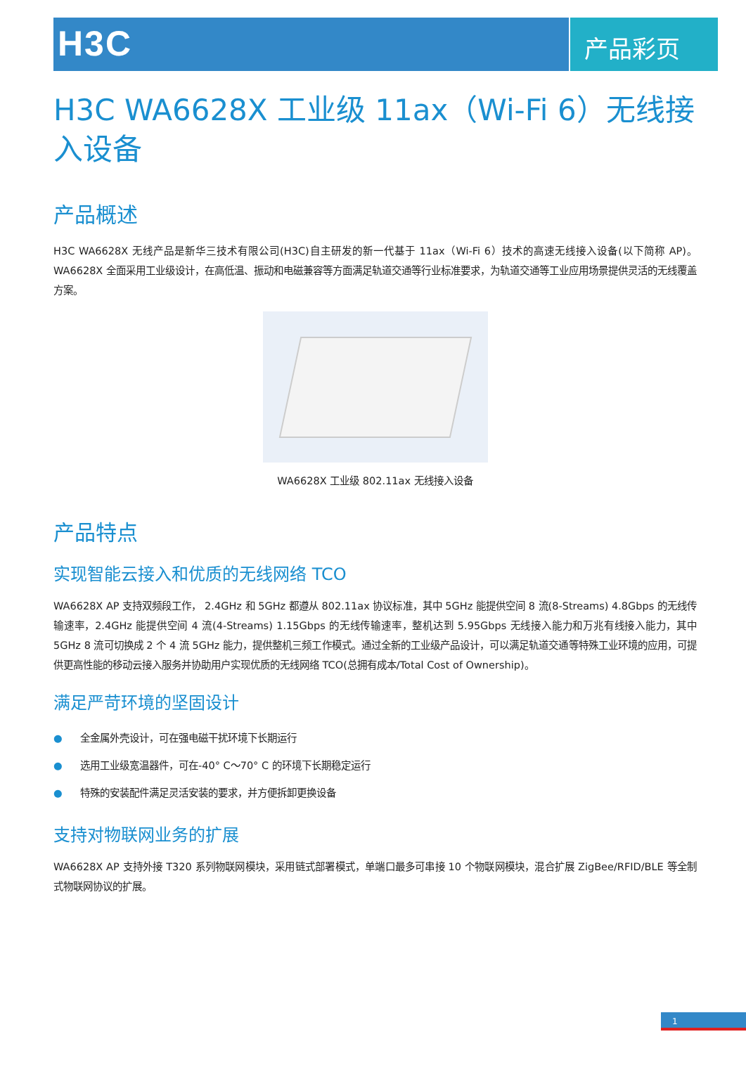H3C
产品彩页
H3C WA6628X 工业级 11ax（Wi-Fi 6）无线接入设备
产品概述
H3C WA6628X 无线产品是新华三技术有限公司(H3C)自主研发的新一代基于 11ax（Wi-Fi 6）技术的高速无线接入设备(以下简称 AP)。WA6628X 全面采用工业级设计，在高低温、振动和电磁兼容等方面满足轨道交通等行业标准要求，为轨道交通等工业应用场景提供灵活的无线覆盖方案。
WA6628X 工业级 802.11ax 无线接入设备
产品特点
实现智能云接入和优质的无线网络 TCO
WA6628X AP 支持双频段工作， 2.4GHz 和 5GHz 都遵从 802.11ax 协议标准，其中 5GHz 能提供空间 8 流(8-Streams) 4.8Gbps 的无线传输速率，2.4GHz 能提供空间 4 流(4-Streams) 1.15Gbps 的无线传输速率，整机达到 5.95Gbps 无线接入能力和万兆有线接入能力，其中 5GHz 8 流可切换成 2 个 4 流 5GHz 能力，提供整机三频工作模式。通过全新的工业级产品设计，可以满足轨道交通等特殊工业环境的应用，可提供更高性能的移动云接入服务并协助用户实现优质的无线网络 TCO(总拥有成本/Total Cost of Ownership)。
满足严苛环境的坚固设计
● 全金属外壳设计，可在强电磁干扰环境下长期运行
● 选用工业级宽温器件，可在-40° C～70° C 的环境下长期稳定运行
● 特殊的安装配件满足灵活安装的要求，并方便拆卸更换设备
支持对物联网业务的扩展
WA6628X AP 支持外接 T320 系列物联网模块，采用链式部署模式，单端口最多可串接 10 个物联网模块，混合扩展 ZigBee/RFID/BLE 等全制式物联网协议的扩展。
1